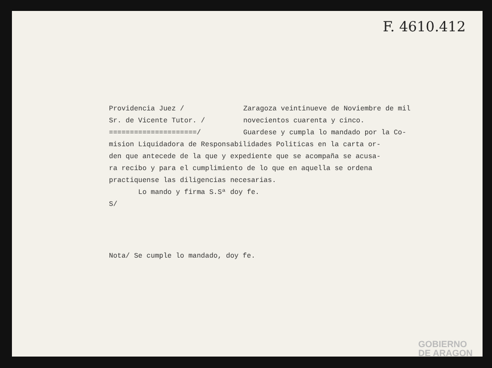F. 4610.412
Providencia Juez / Zaragoza veintinueve de Noviembre de mil
Sr. de Vicente Tutor. / novecientos cuarenta y cinco.
=====================/ Guardese y cumpla lo mandado por la Co-
mision Liquidadora de Responsabilidades Politicas en la carta or-
den que antecede de la que y expediente que se acompaña se acusa-
ra recibo y para el cumplimiento de lo que en aquella se ordena
practiquense las diligencias necesarias.
Lo mando y firma S.Sª doy fe.
S/
Nota/ Se cumple lo mandado, doy fe.
GOBIERNO
DE ARAGON